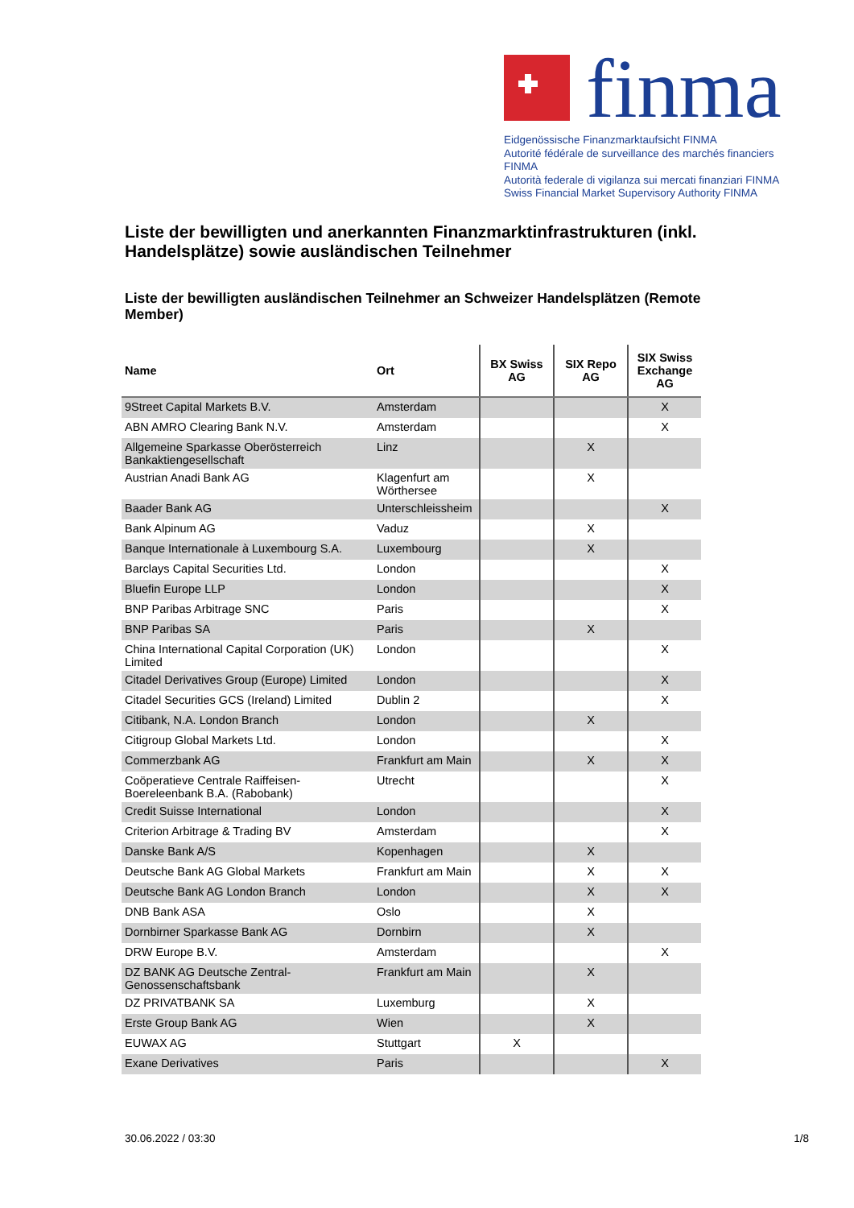finma
Eidgenössische Finanzmarktaufsicht FINMA
Autorité fédérale de surveillance des marchés financiers FINMA
Autorità federale di vigilanza sui mercati finanziari FINMA
Swiss Financial Market Supervisory Authority FINMA
Liste der bewilligten und anerkannten Finanzmarktinfrastrukturen (inkl. Handelsplätze) sowie ausländischen Teilnehmer
Liste der bewilligten ausländischen Teilnehmer an Schweizer Handelsplätzen (Remote Member)
| Name | Ort | BX Swiss AG | SIX Repo AG | SIX Swiss Exchange AG |
| --- | --- | --- | --- | --- |
| 9Street Capital Markets B.V. | Amsterdam | | | X |
| ABN AMRO Clearing Bank N.V. | Amsterdam | | | X |
| Allgemeine Sparkasse Oberösterreich Bankaktiengesellschaft | Linz | | X | |
| Austrian Anadi Bank AG | Klagenfurt am Wörthersee | | X | |
| Baader Bank AG | Unterschleissheim | | | X |
| Bank Alpinum AG | Vaduz | | X | |
| Banque Internationale à Luxembourg S.A. | Luxembourg | | X | |
| Barclays Capital Securities Ltd. | London | | | X |
| Bluefin Europe LLP | London | | | X |
| BNP Paribas Arbitrage SNC | Paris | | | X |
| BNP Paribas SA | Paris | | X | |
| China International Capital Corporation (UK) Limited | London | | | X |
| Citadel Derivatives Group (Europe) Limited | London | | | X |
| Citadel Securities GCS (Ireland) Limited | Dublin 2 | | | X |
| Citibank, N.A. London Branch | London | | X | |
| Citigroup Global Markets Ltd. | London | | | X |
| Commerzbank AG | Frankfurt am Main | | X | X |
| Coöperatieve Centrale Raiffeisen-Boereleenbank B.A. (Rabobank) | Utrecht | | | X |
| Credit Suisse International | London | | | X |
| Criterion Arbitrage & Trading BV | Amsterdam | | | X |
| Danske Bank A/S | Kopenhagen | | X | |
| Deutsche Bank AG Global Markets | Frankfurt am Main | | X | X |
| Deutsche Bank AG London Branch | London | | X | X |
| DNB Bank ASA | Oslo | | X | |
| Dornbirner Sparkasse Bank AG | Dornbirn | | X | |
| DRW Europe B.V. | Amsterdam | | | X |
| DZ BANK AG Deutsche Zentral-Genossenschaftsbank | Frankfurt am Main | | X | |
| DZ PRIVATBANK SA | Luxemburg | | X | |
| Erste Group Bank AG | Wien | | X | |
| EUWAX AG | Stuttgart | X | | |
| Exane Derivatives | Paris | | | X |
30.06.2022 / 03:30 1/8